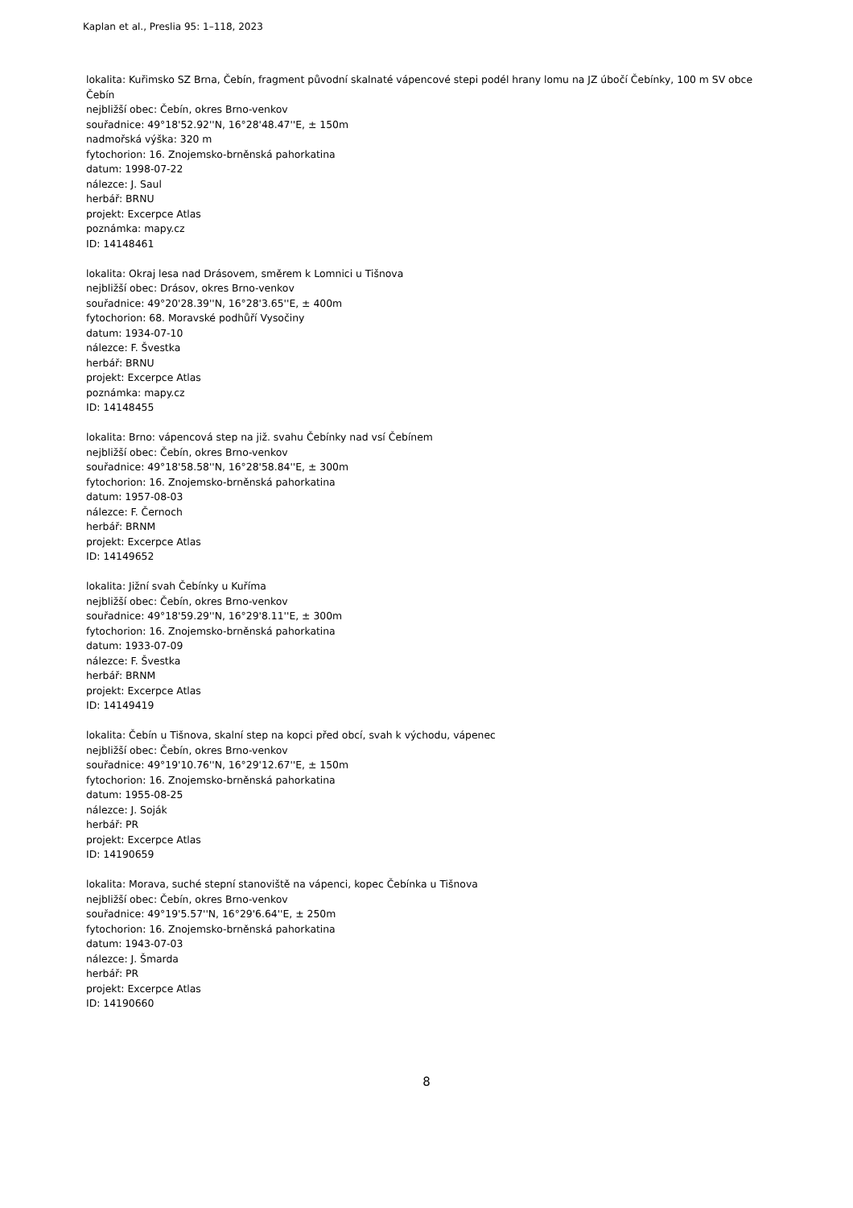Kaplan et al., Preslia 95: 1–118, 2023
lokalita: Kuřimsko SZ Brna, Čebín, fragment původní skalnaté vápencové stepi podél hrany lomu na JZ úbočí Čebínky, 100 m SV obce Čebín
nejbližší obec: Čebín, okres Brno-venkov
souřadnice: 49°18'52.92''N, 16°28'48.47''E, ± 150m
nadmořská výška: 320 m
fytochorion: 16. Znojemsko-brněnská pahorkatina
datum: 1998-07-22
nálezce: J. Saul
herbář: BRNU
projekt: Excerpce Atlas
poznámka: mapy.cz
ID: 14148461
lokalita: Okraj lesa nad Drásovem, směrem k Lomnici u Tišnova
nejbližší obec: Drásov, okres Brno-venkov
souřadnice: 49°20'28.39''N, 16°28'3.65''E, ± 400m
fytochorion: 68. Moravské podhůří Vysočiny
datum: 1934-07-10
nálezce: F. Švestka
herbář: BRNU
projekt: Excerpce Atlas
poznámka: mapy.cz
ID: 14148455
lokalita: Brno: vápencová step na již. svahu Čebínky nad vsí Čebínem
nejbližší obec: Čebín, okres Brno-venkov
souřadnice: 49°18'58.58''N, 16°28'58.84''E, ± 300m
fytochorion: 16. Znojemsko-brněnská pahorkatina
datum: 1957-08-03
nálezce: F. Černoch
herbář: BRNM
projekt: Excerpce Atlas
ID: 14149652
lokalita: Jižní svah Čebínky u Kuříma
nejbližší obec: Čebín, okres Brno-venkov
souřadnice: 49°18'59.29''N, 16°29'8.11''E, ± 300m
fytochorion: 16. Znojemsko-brněnská pahorkatina
datum: 1933-07-09
nálezce: F. Švestka
herbář: BRNM
projekt: Excerpce Atlas
ID: 14149419
lokalita: Čebín u Tišnova, skalní step na kopci před obcí, svah k východu, vápenec
nejbližší obec: Čebín, okres Brno-venkov
souřadnice: 49°19'10.76''N, 16°29'12.67''E, ± 150m
fytochorion: 16. Znojemsko-brněnská pahorkatina
datum: 1955-08-25
nálezce: J. Soják
herbář: PR
projekt: Excerpce Atlas
ID: 14190659
lokalita: Morava, suché stepní stanoviště na vápenci, kopec Čebínka u Tišnova
nejbližší obec: Čebín, okres Brno-venkov
souřadnice: 49°19'5.57''N, 16°29'6.64''E, ± 250m
fytochorion: 16. Znojemsko-brněnská pahorkatina
datum: 1943-07-03
nálezce: J. Šmarda
herbář: PR
projekt: Excerpce Atlas
ID: 14190660
8